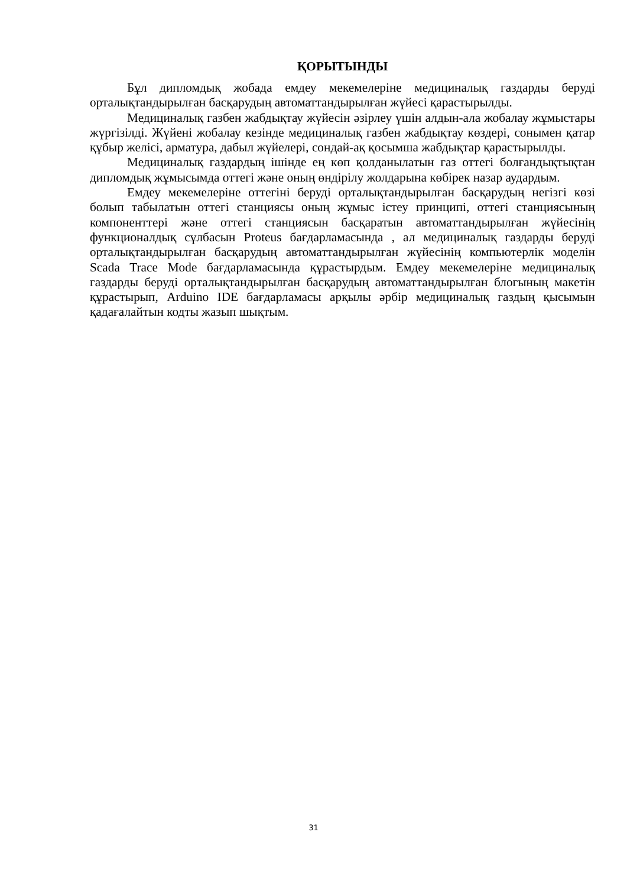ҚОРЫТЫНДЫ
Бұл дипломдық жобада емдеу мекемелеріне медициналық газдарды беруді орталықтандырылған басқарудың автоматтандырылған жүйесі қарастырылды.
Медициналық газбен жабдықтау жүйесін әзірлеу үшін алдын-ала жобалау жұмыстары жүргізілді. Жүйені жобалау кезінде медициналық газбен жабдықтау көздері, сонымен қатар құбыр желісі, арматура, дабыл жүйелері, сондай-ақ қосымша жабдықтар қарастырылды.
Медициналық газдардың ішінде ең көп қолданылатын газ оттегі болғандықтықтан дипломдық жұмысымда оттегі және оның өндірілу жолдарына көбірек назар аудардым.
Емдеу мекемелеріне оттегіні беруді орталықтандырылған басқарудың негізгі көзі болып табылатын оттегі станциясы оның жұмыс істеу принципі, оттегі станциясының компоненттері және оттегі станциясын басқаратын автоматтандырылған жүйесінің функционалдық сұлбасын Proteus бағдарламасында , ал медициналық газдарды беруді орталықтандырылған басқарудың автоматтандырылған жүйесінің компьютерлік моделін Scada Trace Mode бағдарламасында құрастырдым. Емдеу мекемелеріне медициналық газдарды беруді орталықтандырылған басқарудың автоматтандырылған блогының макетін құрастырып, Arduino IDE бағдарламасы арқылы әрбір медициналық газдың қысымын қадағалайтын кодты жазып шықтым.
31